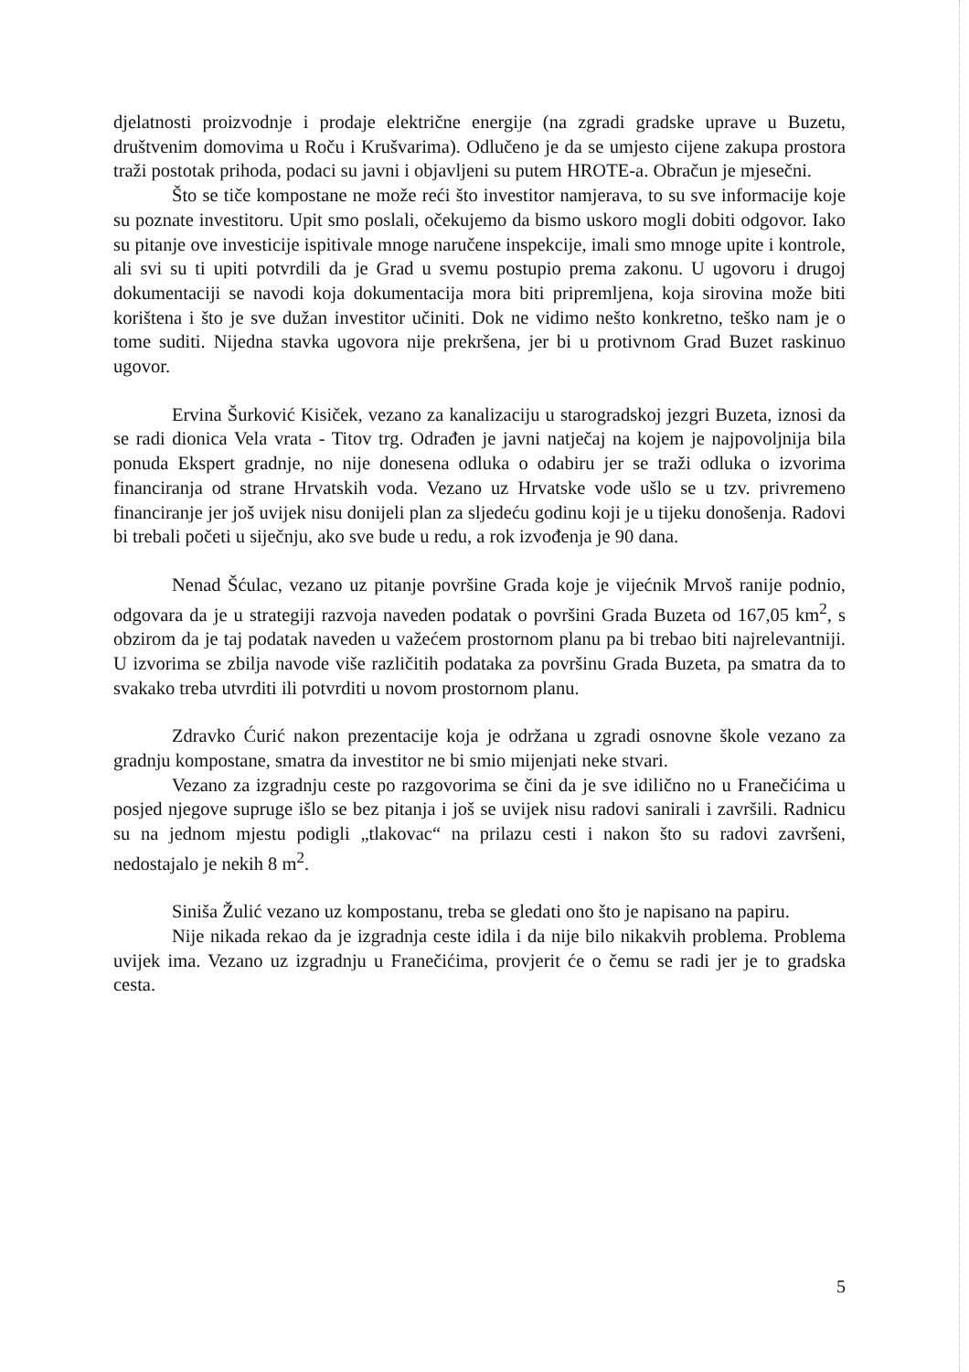djelatnosti proizvodnje i prodaje električne energije (na zgradi gradske uprave u Buzetu, društvenim domovima u Roču i Krušvarima). Odlučeno je da se umjesto cijene zakupa prostora traži postotak prihoda, podaci su javni i objavljeni su putem HROTE-a. Obračun je mjesečni.
Što se tiče kompostane ne može reći što investitor namjerava, to su sve informacije koje su poznate investitoru. Upit smo poslali, očekujemo da bismo uskoro mogli dobiti odgovor. Iako su pitanje ove investicije ispitivale mnoge naručene inspekcije, imali smo mnoge upite i kontrole, ali svi su ti upiti potvrdili da je Grad u svemu postupio prema zakonu. U ugovoru i drugoj dokumentaciji se navodi koja dokumentacija mora biti pripremljena, koja sirovina može biti korištena i što je sve dužan investitor učiniti. Dok ne vidimo nešto konkretno, teško nam je o tome suditi. Nijedna stavka ugovora nije prekršena, jer bi u protivnom Grad Buzet raskinuo ugovor.
Ervina Šurković Kisiček, vezano za kanalizaciju u starogradskoj jezgri Buzeta, iznosi da se radi dionica Vela vrata - Titov trg. Odrađen je javni natječaj na kojem je najpovoljnija bila ponuda Ekspert gradnje, no nije donesena odluka o odabiru jer se traži odluka o izvorima financiranja od strane Hrvatskih voda. Vezano uz Hrvatske vode ušlo se u tzv. privremeno financiranje jer još uvijek nisu donijeli plan za sljedeću godinu koji je u tijeku donošenja. Radovi bi trebali početi u siječnju, ako sve bude u redu, a rok izvođenja je 90 dana.
Nenad Šćulac, vezano uz pitanje površine Grada koje je vijećnik Mrvoš ranije podnio, odgovara da je u strategiji razvoja naveden podatak o površini Grada Buzeta od 167,05 km<sup>2</sup>, s obzirom da je taj podatak naveden u važećem prostornom planu pa bi trebao biti najrelevantniji. U izvorima se zbilja navode više različitih podataka za površinu Grada Buzeta, pa smatra da to svakako treba utvrditi ili potvrditi u novom prostornom planu.
Zdravko Ćurić nakon prezentacije koja je održana u zgradi osnovne škole vezano za gradnju kompostane, smatra da investitor ne bi smio mijenjati neke stvari.
Vezano za izgradnju ceste po razgovorima se čini da je sve idilično no u Franečićima u posjed njegove supruge išlo se bez pitanja i još se uvijek nisu radovi sanirali i završili. Radnicu su na jednom mjestu podigli „tlakovac“ na prilazu cesti i nakon što su radovi završeni, nedostajalo je nekih 8 m<sup>2</sup>.
Siniša Žulić vezano uz kompostanu, treba se gledati ono što je napisano na papiru.
Nije nikada rekao da je izgradnja ceste idila i da nije bilo nikakvih problema. Problema uvijek ima. Vezano uz izgradnju u Franečićima, provjerit će o čemu se radi jer je to gradska cesta.
5